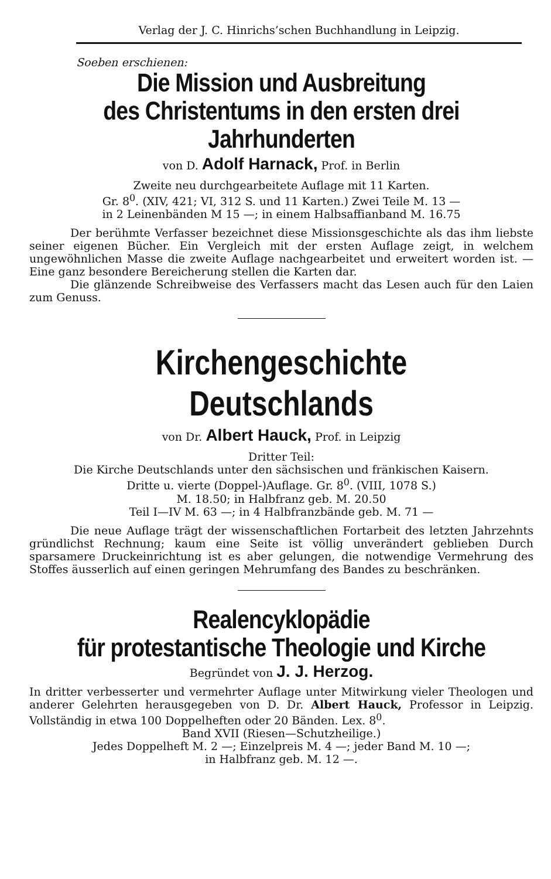Verlag der J. C. Hinrichs’schen Buchhandlung in Leipzig.
Soeben erschienen:
Die Mission und Ausbreitung
des Christentums in den ersten drei Jahrhunderten
von D. Adolf Harnack, Prof. in Berlin
Zweite neu durchgearbeitete Auflage mit 11 Karten.
Gr. 8<sup>0</sup>. (XIV, 421; VI, 312 S. und 11 Karten.) Zwei Teile M. 13 —
in 2 Leinenbänden M 15 —; in einem Halbsaffianband M. 16.75
Der berühmte Verfasser bezeichnet diese Missionsgeschichte als das ihm liebste seiner eigenen Bücher. Ein Vergleich mit der ersten Auflage zeigt, in welchem ungewöhnlichen Masse die zweite Auflage nachgearbeitet und erweitert worden ist. — Eine ganz besondere Bereicherung stellen die Karten dar.
Die glänzende Schreibweise des Verfassers macht das Lesen auch für den Laien zum Genuss.
Kirchengeschichte Deutschlands
von Dr. Albert Hauck, Prof. in Leipzig
Dritter Teil:
Die Kirche Deutschlands unter den sächsischen und fränkischen Kaisern.
Dritte u. vierte (Doppel-)Auflage. Gr. 8<sup>0</sup>. (VIII, 1078 S.)
M. 18.50; in Halbfranz geb. M. 20.50
Teil I—IV M. 63 —; in 4 Halbfranzbände geb. M. 71 —
Die neue Auflage trägt der wissenschaftlichen Fortarbeit des letzten Jahrzehnts gründlichst Rechnung; kaum eine Seite ist völlig unverändert geblieben Durch sparsamere Druckeinrichtung ist es aber gelungen, die notwendige Vermehrung des Stoffes äusserlich auf einen geringen Mehrumfang des Bandes zu beschränken.
Realencyklopädie
für protestantische Theologie und Kirche
Begründet von J. J. Herzog.
In dritter verbesserter und vermehrter Auflage unter Mitwirkung vieler Theologen und anderer Gelehrten herausgegeben von D. Dr. Albert Hauck, Professor in Leipzig. Vollständig in etwa 100 Doppelheften oder 20 Bänden. Lex. 8<sup>0</sup>.
Band XVII (Riesen—Schutzheilige.)
Jedes Doppelheft M. 2 —; Einzelpreis M. 4 —; jeder Band M. 10 —;
in Halbfranz geb. M. 12 —.